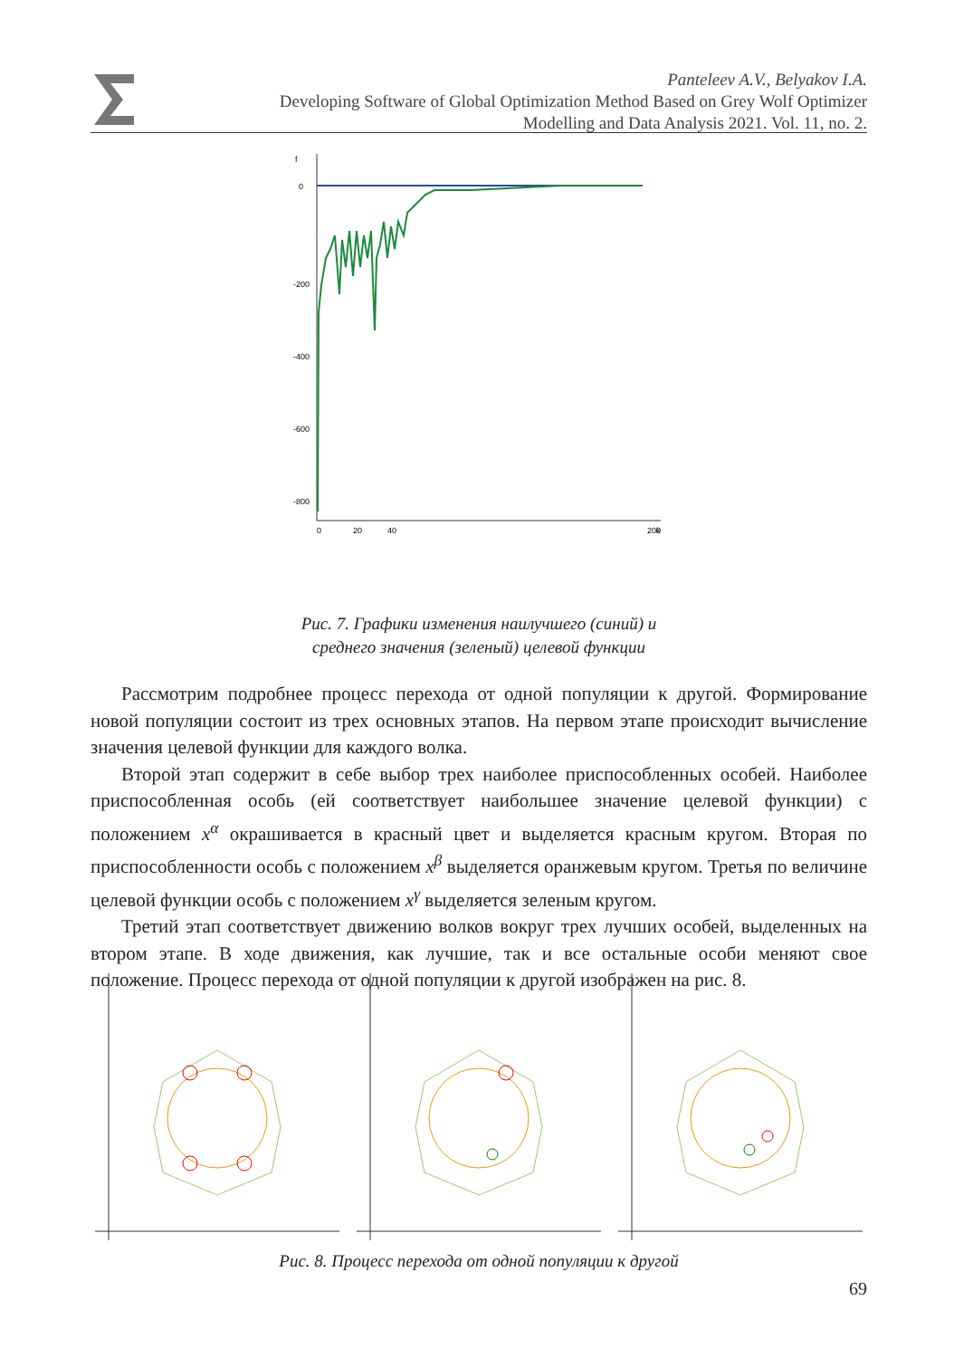Panteleev A.V., Belyakov I.A.
Developing Software of Global Optimization Method Based on Grey Wolf Optimizer
Modelling and Data Analysis 2021. Vol. 11, no. 2.
f
0
-200
-400
-600
-800
-1000
0
20
40
200
k
Рис. 7. Графики изменения наилучшего (синий) и
среднего значения (зеленый) целевой функции
Рассмотрим подробнее процесс перехода от одной популяции к другой. Формирование новой популяции состоит из трех основных этапов. На первом этапе происходит вычисление значения целевой функции для каждого волка.
Второй этап содержит в себе выбор трех наиболее приспособленных особей. Наиболее приспособленная особь (ей соответствует наибольшее значение целевой функции) с положением x<sup>α</sup> окрашивается в красный цвет и выделяется красным кругом. Вторая по приспособленности особь с положением x<sup>β</sup> выделяется оранжевым кругом. Третья по величине целевой функции особь с положением x<sup>γ</sup> выделяется зеленым кругом.
Третий этап соответствует движению волков вокруг трех лучших особей, выделенных на втором этапе. В ходе движения, как лучшие, так и все остальные особи меняют свое положение. Процесс перехода от одной популяции к другой изображен на рис. 8.
Рис. 8. Процесс перехода от одной популяции к другой
69